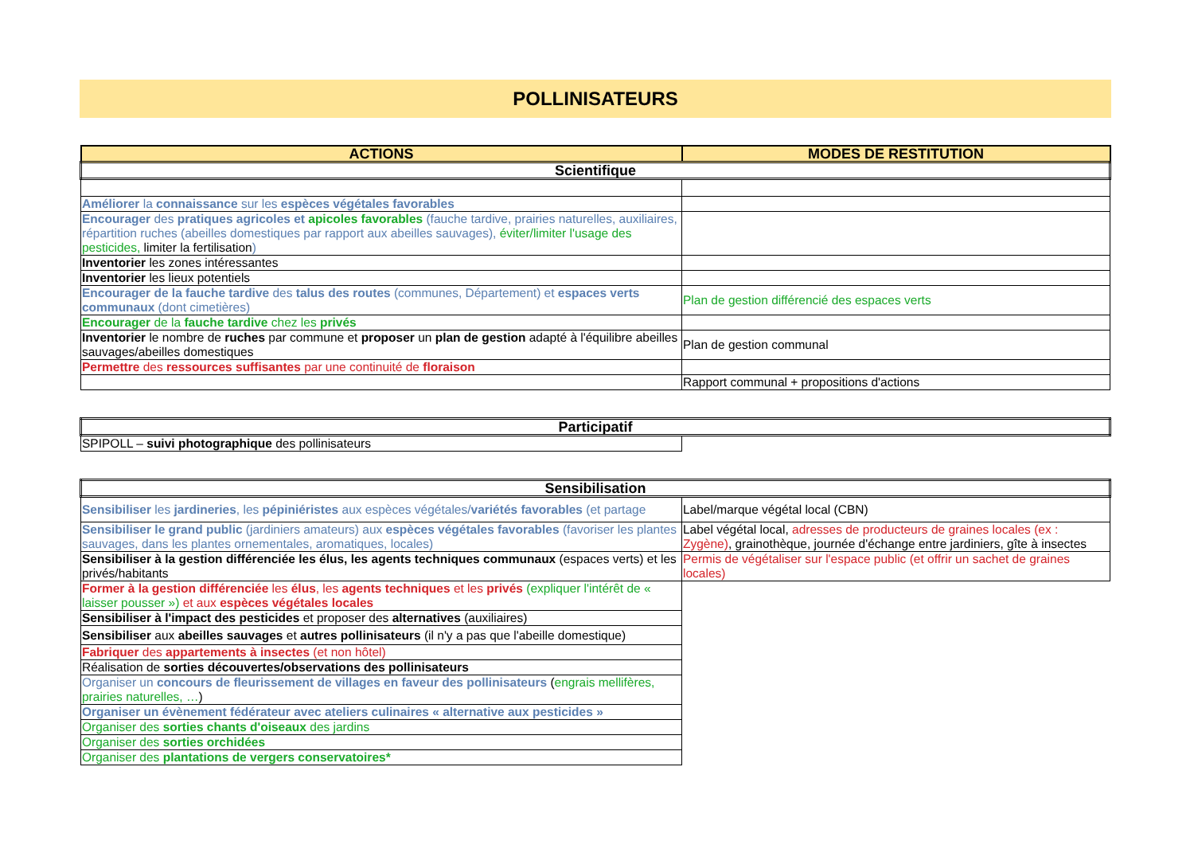POLLINISATEURS
| ACTIONS | MODES DE RESTITUTION |
| --- | --- |
| Scientifique | |
| Améliorer la connaissance sur les espèces végétales favorables | |
| Encourager des pratiques agricoles et apicoles favorables (fauche tardive, prairies naturelles, auxiliaires, répartition ruches (abeilles domestiques par rapport aux abeilles sauvages), éviter/limiter l'usage des pesticides, limiter la fertilisation ) | |
| Inventorier les zones intéressantes | |
| Inventorier les lieux potentiels | |
| Encourager de la fauche tardive des talus des routes (communes, Département) et espaces verts communaux (dont cimetières) | Plan de gestion différencié des espaces verts |
| Encourager de la fauche tardive chez les privés | |
| Inventorier le nombre de ruches par commune et proposer un plan de gestion adapté à l'équilibre abeilles sauvages/abeilles domestiques | Plan de gestion communal |
| Permettre des ressources suffisantes par une continuité de floraison | |
| | Rapport communal + propositions d'actions |
| Participatif | |
| SPIPOLL – suivi photographique des pollinisateurs | |
| Sensibilisation | |
| Sensibiliser les jardineries , les pépiniéristes aux espèces végétales/ variétés favorables (et partage | Label/marque végétal local (CBN) |
| Sensibiliser le grand public (jardiniers amateurs) aux espèces végétales favorables (favoriser les plantes sauvages, dans les plantes ornementales, aromatiques, locales) | Label végétal local, adresses de producteurs de graines locales (ex : Zygène) , grainothèque, journée d'échange entre jardiniers, gîte à insectes |
| Sensibiliser à la gestion différenciée les élus, les agents techniques communaux (espaces verts) et les privés/habitants | Permis de végétaliser sur l'espace public (et offrir un sachet de graines locales) |
| Former à la gestion différenciée les élus , les agents techniques et les privés (expliquer l'intérêt de « laisser pousser ») et aux espèces végétales locales | |
| Sensibiliser à l'impact des pesticides et proposer des alternatives (auxiliaires) | |
| Sensibiliser aux abeilles sauvages et autres pollinisateurs (il n'y a pas que l'abeille domestique) | |
| Fabriquer des appartements à insectes (et non hôtel) | |
| Réalisation de sorties découvertes/observations des pollinisateurs | |
| Organiser un concours de fleurissement de villages en faveur des pollinisateurs ( engrais mellifères, prairies naturelles, … ) | |
| Organiser un évènement fédérateur avec ateliers culinaires « alternative aux pesticides » | |
| Organiser des sorties chants d'oiseaux des jardins | |
| Organiser des sorties orchidées | |
| Organiser des plantations de vergers conservatoires* | |